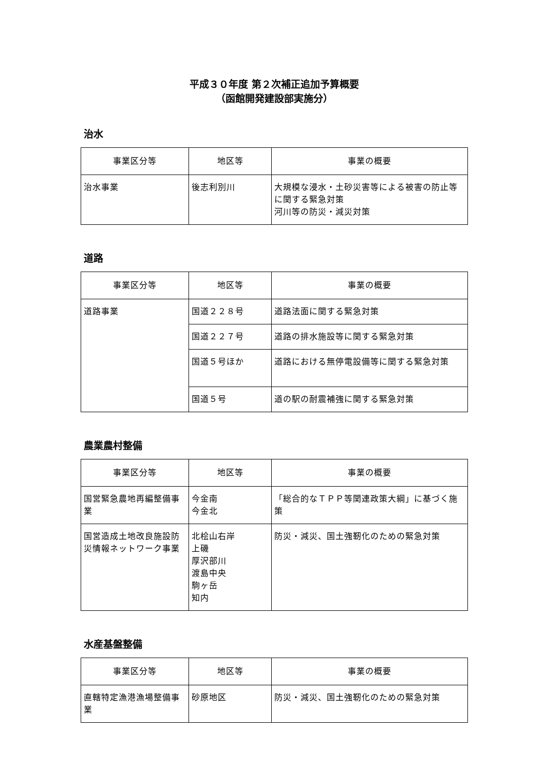平成３０年度 第２次補正追加予算概要
（函館開発建設部実施分）
治水
| 事業区分等 | 地区等 | 事業の概要 |
| --- | --- | --- |
| 治水事業 | 後志利別川 | 大規模な浸水・土砂災害等による被害の防止等に関する緊急対策 河川等の防災・減災対策 |
道路
| 事業区分等 | 地区等 | 事業の概要 |
| --- | --- | --- |
| 道路事業 | 国道２２８号 | 道路法面に関する緊急対策 |
| | 国道２２７号 | 道路の排水施設等に関する緊急対策 |
| | 国道５号ほか | 道路における無停電設備等に関する緊急対策 |
| | 国道５号 | 道の駅の耐震補強に関する緊急対策 |
農業農村整備
| 事業区分等 | 地区等 | 事業の概要 |
| --- | --- | --- |
| 国営緊急農地再編整備事業 | 今金南 今金北 | 「総合的なＴＰＰ等関連政策大綱」に基づく施策 |
| 国営造成土地改良施設防災情報ネットワーク事業 | 北桧山右岸 上磯 厚沢部川 渡島中央 駒ヶ岳 知内 | 防災・減災、国土強靭化のための緊急対策 |
水産基盤整備
| 事業区分等 | 地区等 | 事業の概要 |
| --- | --- | --- |
| 直轄特定漁港漁場整備事業 | 砂原地区 | 防災・減災、国土強靭化のための緊急対策 |